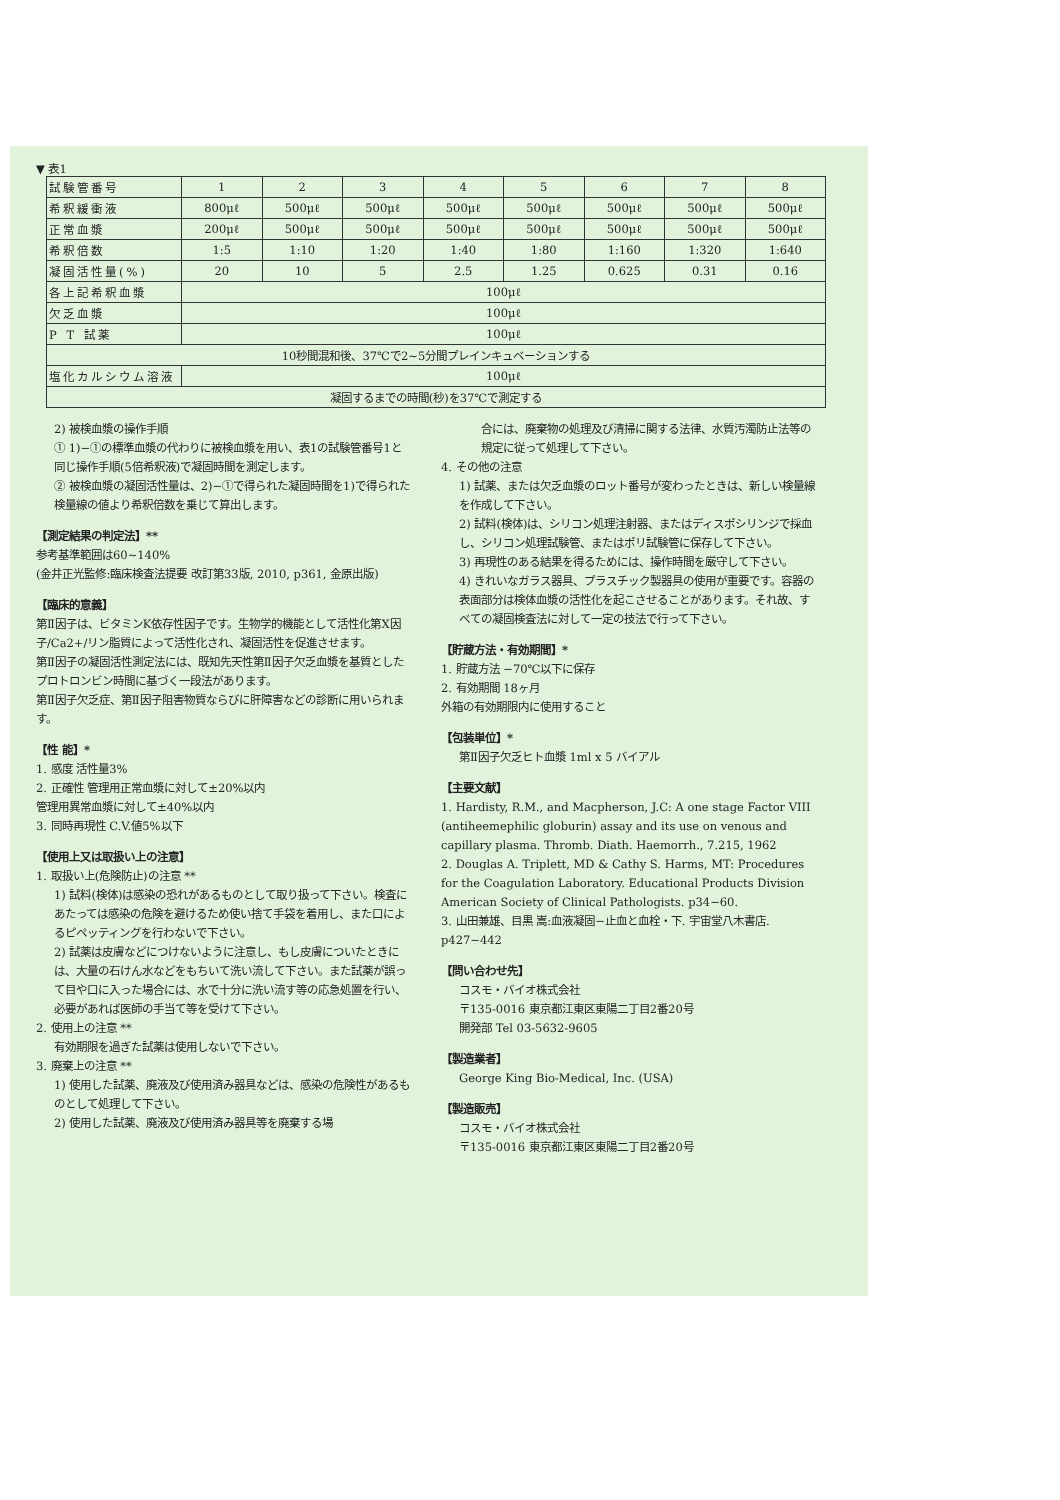▼ 表1
| 試験管番号 | 1 | 2 | 3 | 4 | 5 | 6 | 7 | 8 |
| 希釈緩衝液 | 800μℓ | 500μℓ | 500μℓ | 500μℓ | 500μℓ | 500μℓ | 500μℓ | 500μℓ |
| 正常血漿 | 200μℓ | 500μℓ | 500μℓ | 500μℓ | 500μℓ | 500μℓ | 500μℓ | 500μℓ |
| 希釈倍数 | 1:5 | 1:10 | 1:20 | 1:40 | 1:80 | 1:160 | 1:320 | 1:640 |
| 凝固活性量(%) | 20 | 10 | 5 | 2.5 | 1.25 | 0.625 | 0.31 | 0.16 |
| 各上記希釈血漿 | 100μℓ | | | | | | | |
| 欠乏血漿 | 100μℓ | | | | | | | |
| P T 試薬 | 100μℓ | | | | | | | |
| 10秒間混和後、37℃で2~5分間プレインキュベーションする | | | | | | | | |
| 塩化カルシウム溶液 | 100μℓ | | | | | | | |
| 凝固するまでの時間(秒)を37℃で測定する | | | | | | | | |
2) 被検血漿の操作手順
① 1)−①の標準血漿の代わりに被検血漿を用い、表1の試験管番号1と同じ操作手順(5倍希釈液)で凝固時間を測定します。
② 被検血漿の凝固活性量は、2)−①で得られた凝固時間を1)で得られた検量線の値より希釈倍数を乗じて算出します。
【測定結果の判定法】**
参考基準範囲は60~140%
(金井正光監修:臨床検査法提要 改訂第33版, 2010, p361, 金原出版)
【臨床的意義】
第Ⅱ因子は、ビタミンK依存性因子です。生物学的機能として活性化第X因子/Ca2+/リン脂質によって活性化され、凝固活性を促進させます。
第Ⅱ因子の凝固活性測定法には、既知先天性第Ⅱ因子欠乏血漿を基質としたプロトロンビン時間に基づく一段法があります。
第Ⅱ因子欠乏症、第Ⅱ因子阻害物質ならびに肝障害などの診断に用いられます。
【性 能】*
1. 感度 活性量3%
2. 正確性 管理用正常血漿に対して±20%以内
管理用異常血漿に対して±40%以内
3. 同時再現性 C.V.値5%以下
【使用上又は取扱い上の注意】
1. 取扱い上(危険防止)の注意 **
1) 試料(検体)は感染の恐れがあるものとして取り扱って下さい。検査にあたっては感染の危険を避けるため使い捨て手袋を着用し、また口によるピペッティングを行わないで下さい。
2) 試薬は皮膚などにつけないように注意し、もし皮膚についたときには、大量の石けん水などをもちいて洗い流して下さい。また試薬が誤って目や口に入った場合には、水で十分に洗い流す等の応急処置を行い、必要があれば医師の手当て等を受けて下さい。
2. 使用上の注意 **
有効期限を過ぎた試薬は使用しないで下さい。
3. 廃棄上の注意 **
1) 使用した試薬、廃液及び使用済み器具などは、感染の危険性があるものとして処理して下さい。
2) 使用した試薬、廃液及び使用済み器具等を廃棄する場
合には、廃棄物の処理及び清掃に関する法律、水質汚濁防止法等の規定に従って処理して下さい。
4. その他の注意
1) 試薬、または欠乏血漿のロット番号が変わったときは、新しい検量線を作成して下さい。
2) 試料(検体)は、シリコン処理注射器、またはディスポシリンジで採血し、シリコン処理試験管、またはポリ試験管に保存して下さい。
3) 再現性のある結果を得るためには、操作時間を厳守して下さい。
4) きれいなガラス器具、プラスチック製器具の使用が重要です。容器の表面部分は検体血漿の活性化を起こさせることがあります。それ故、すべての凝固検査法に対して一定の技法で行って下さい。
【貯蔵方法・有効期間】*
1. 貯蔵方法 −70℃以下に保存
2. 有効期間 18ヶ月
外箱の有効期限内に使用すること
【包装単位】*
第Ⅱ因子欠乏ヒト血漿 1ml x 5 バイアル
【主要文献】
1. Hardisty, R.M., and Macpherson, J.C: A one stage Factor VIII (antiheemephilic globurin) assay and its use on venous and capillary plasma. Thromb. Diath. Haemorrh., 7.215, 1962
2. Douglas A. Triplett, MD & Cathy S. Harms, MT: Procedures for the Coagulation Laboratory. Educational Products Division American Society of Clinical Pathologists. p34−60.
3. 山田兼雄、目黒 嵩:血液凝固−止血と血栓・下. 宇宙堂八木書店. p427−442
【問い合わせ先】
コスモ・バイオ株式会社
〒135-0016 東京都江東区東陽二丁目2番20号
開発部 Tel 03-5632-9605
【製造業者】
George King Bio-Medical, Inc. (USA)
【製造販売】
コスモ・バイオ株式会社
〒135-0016 東京都江東区東陽二丁目2番20号